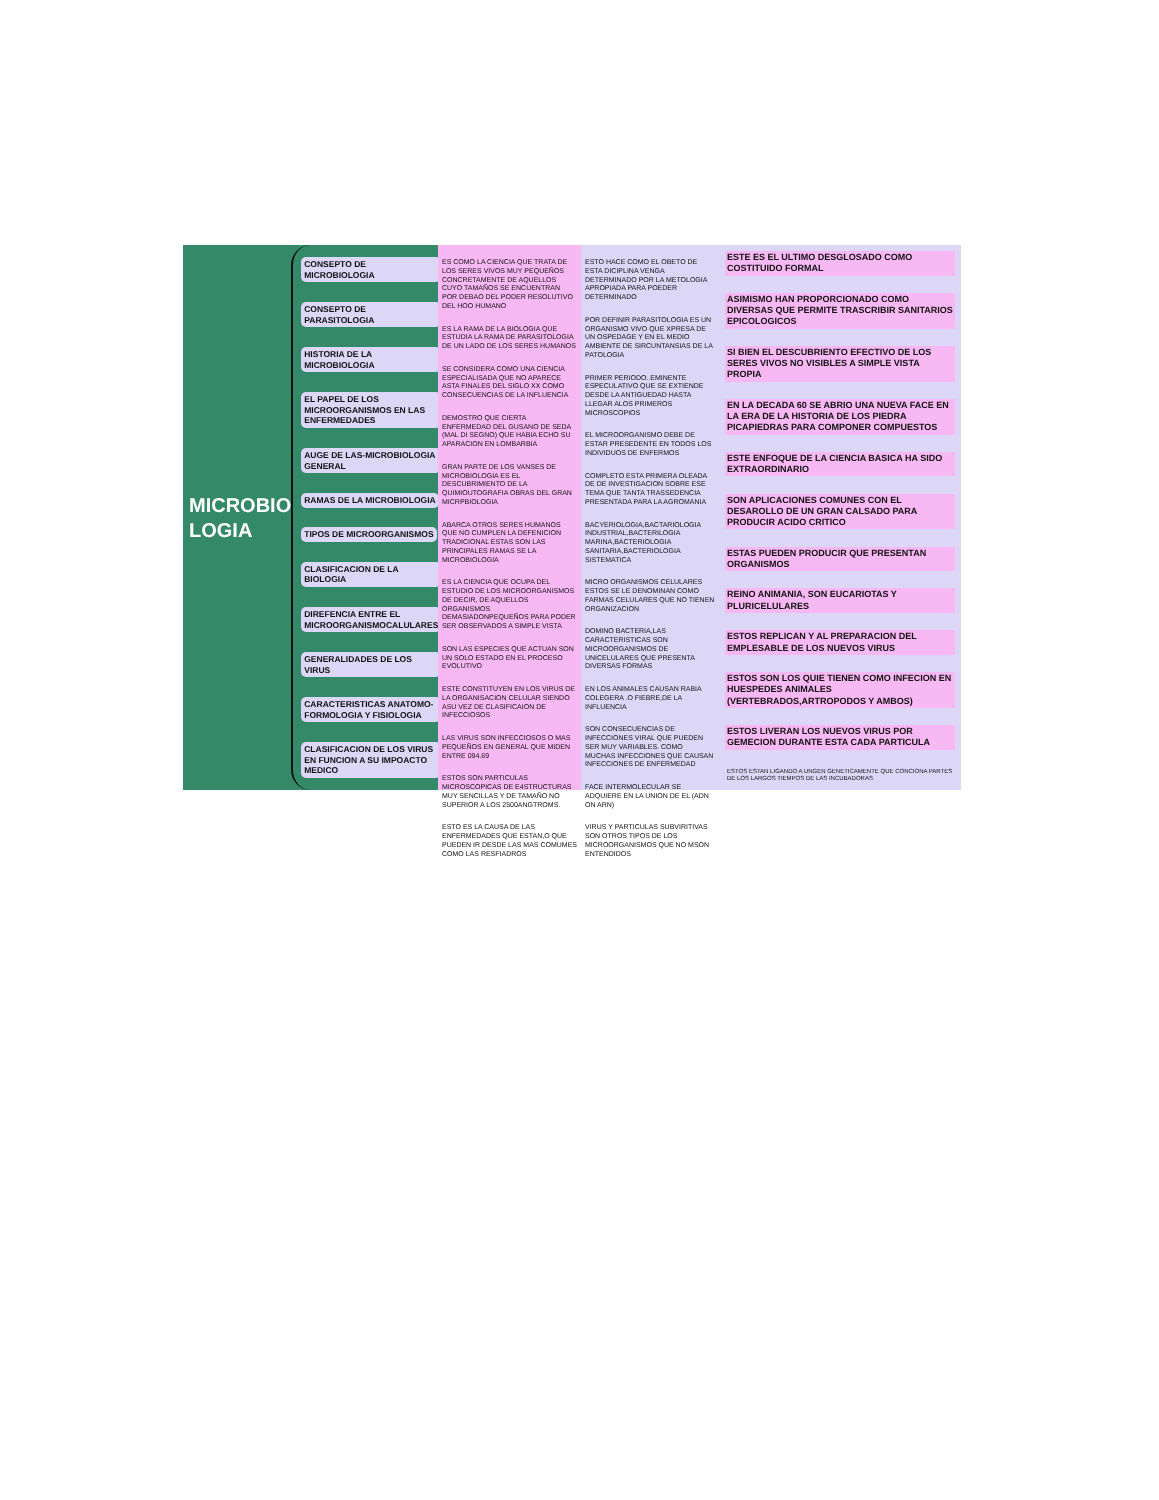MICROBIO LOGIA
CONSEPTO DE MICROBIOLOGIA
CONSEPTO DE PARASITOLOGIA
HISTORIA DE LA MICROBIOLOGIA
EL PAPEL DE LOS MICROORGANISMOS EN LAS ENFERMEDADES
AUGE DE LAS-MICROBIOLOGIA GENERAL
RAMAS DE LA MICROBIOLOGIA
TIPOS DE MICROORGANISMOS
CLASIFICACION DE LA BIOLOGIA
DIREFENCIA ENTRE EL MICROORGANISMOCALULARES
GENERALIDADES DE LOS VIRUS
CARACTERISTICAS ANATOMO-FORMOLOGIA Y FISIOLOGIA
CLASIFICACION DE LOS VIRUS EN FUNCION A SU IMPOACTO MEDICO
ES COMO LA CIENCIA QUE TRATA DE LOS SERES VIVOS MUY PEQUEÑOS CONCRETAMENTE DE AQUELLOS CUYO TAMAÑOS SE ENCUENTRAN POR DEBAO DEL PODER RESOLUTIVO DEL HOO HUMANO
ES LA RAMA DE LA BIOLOGIA QUE ESTUDIA LA RAMA DE PARASITOLOGIA DE UN LADO DE LOS SERES HUMANOS
SE CONSIDERA COMO UNA CIENCIA ESPECIALISADA QUE NO APARECE ASTA FINALES DEL SIGLO XX COMO CONSECUENCIAS DE LA INFLUENCIA
DEMOSTRO QUE CIERTA ENFERMEDAD DEL GUSANO DE SEDA (MAL DI SEGNO) QUE HABIA ECHO SU APARACION EN LOMBARBIA
GRAN PARTE DE LOS VANSES DE MICROBIOLOGIA ES EL DESCUBRIMIENTO DE LA QUIMIOUTOGRAFIA OBRAS DEL GRAN MICRPBIOLOGIA
ABARCA OTROS SERES HUMANOS QUE NO CUMPLEN LA DEFENICION TRADICIONAL ESTAS SON LAS PRINCIPALES RAMAS SE LA MICROBIOLOGIA
ES LA CIENCIA QUE OCUPA DEL ESTUDIO DE LOS MICROORGANISMOS DE DECIR, DE AQUELLOS ORGANISMOS DEMASIADONPEQUEÑOS PARA PODER SER OBSERVADOS A SIMPLE VISTA
SON LAS ESPECIES QUE ACTUAN SON UN SOLO ESTADO EN EL PROCESO EVOLUTIVO
ESTE CONSTITUYEN EN LOS VIRUS DE LA ORGANISACION CELULAR SIENDO ASU VEZ DE CLASIFICAION DE INFECCIOSOS
LAS VIRUS SON INFECCIOSOS O MAS PEQUEÑOS EN GENERAL QUE MIDEN ENTRE 094.69
ESTOS SON PARTICULAS MICROSCOPICAS DE E4STRUCTURAS MUY SENCILLAS Y DE TAMAÑO NO SUPERIOR A LOS 2500ANGTROMS.
ESTO ES LA CAUSA DE LAS ENFERMEDADES QUE ESTAN,O QUE PUEDEN IR DESDE LAS MAS COMUMES COMO LAS RESFIADROS
ESTO HACE COMO EL OBETO DE ESTA DICIPLINA VENGA DETERMINADO POR LA METOLOGIA APROPIADA PARA POEDER DETERMINADO
POR DEFINIR PARASITOLOGIA ES UN ORGANISMO VIVO QUE XPRESA DE UN OSPEDAGE Y EN EL MEDIO AMBIENTE DE SIRCUNTANSIAS DE LA PATOLOGIA
PRIMER PERIODO..EMINENTE ESPECULATIVO QUE SE EXTIENDE DESDE LA ANTIGUEDAD HASTA LLEGAR ALOS PRIMEROS MICROSCOPIOS
EL MICROORGANISMO DEBE DE ESTAR PRESEDENTE EN TODOS LOS INDIVIDUOS DE ENFERMOS
COMPLETO ESTA PRIMERA OLEADA DE DE INVESTIGACION SOBRE ESE TEMA QUE TANTA TRASSEDENCIA PRESENTADA PARA LA AGROMANIA
BACYERIOLOGIA,BACTARIOLOGIA INDUSTRIAL,BACTERILOGIA MARINA,BACTERIOLOGIA SANITARIA,BACTERIOLOGIA SISTEMATICA
MICRO ORGANISMOS CELULARES ESTOS SE LE DENOMINAN COMO FARMAS CELULARES QUE NO TIENEN ORGANIZACION
DOMINO BACTERIA,LAS CARACTERISTICAS SON MICROORGANISMOS DE UNICELULARES QUE PRESENTA DIVERSAS FORMAS
EN LOS ANIMALES CAUSAN RABIA COLEGERA .O FIEBRE,DE LA INFLUENCIA
SON CONSECUENCIAS DE INFECCIONES VIRAL QUE PUEDEN SER MUY VARIABLES. COMO MUCHAS INFECCIONES QUE CAUSAN INFECCIONES DE ENFERMEDAD
FACE INTERMOLECULAR SE ADQUIERE EN LA UNION DE EL (ADN ON ARN)
VIRUS Y PARTICULAS SUBVIRITIVAS SON OTROS TIPOS DE LOS MICROORGANISMOS QUE NO MSON ENTENDIDOS
ESTE ES EL ULTIMO DESGLOSADO COMO COSTITUIDO FORMAL
ASIMISMO HAN PROPORCIONADO COMO DIVERSAS QUE PERMITE TRASCRIBIR SANITARIOS EPICOLOGICOS
SI BIEN EL DESCUBRIENTO EFECTIVO DE LOS SERES VIVOS NO VISIBLES A SIMPLE VISTA PROPIA
EN LA DECADA 60 SE ABRIO UNA NUEVA FACE EN LA ERA DE LA HISTORIA DE LOS PIEDRA PICAPIEDRAS PARA COMPONER COMPUESTOS
ESTE ENFOQUE DE LA CIENCIA BASICA HA SIDO EXTRAORDINARIO
SON APLICACIONES COMUNES CON EL DESAROLLO DE UN GRAN CALSADO PARA PRODUCIR ACIDO CRITICO
ESTAS PUEDEN PRODUCIR QUE PRESENTAN ORGANISMOS
REINO ANIMANIA, SON EUCARIOTAS Y PLURICELULARES
ESTOS REPLICAN Y AL PREPARACION DEL EMPLESABLE DE LOS NUEVOS VIRUS
ESTOS SON LOS QUIE TIENEN COMO INFECION EN HUESPEDES ANIMALES (VERTEBRADOS,ARTROPODOS Y AMBOS)
ESTOS LIVERAN LOS NUEVOS VIRUS POR GEMECION DURANTE ESTA CADA PARTICULA
ESTOS ESTAN LIGANDO A UNGEN GENETICAMENTE QUE CONCIONA PARTES DE LOS LARGOS TIEMPOS DE LAS INCUBADORAS